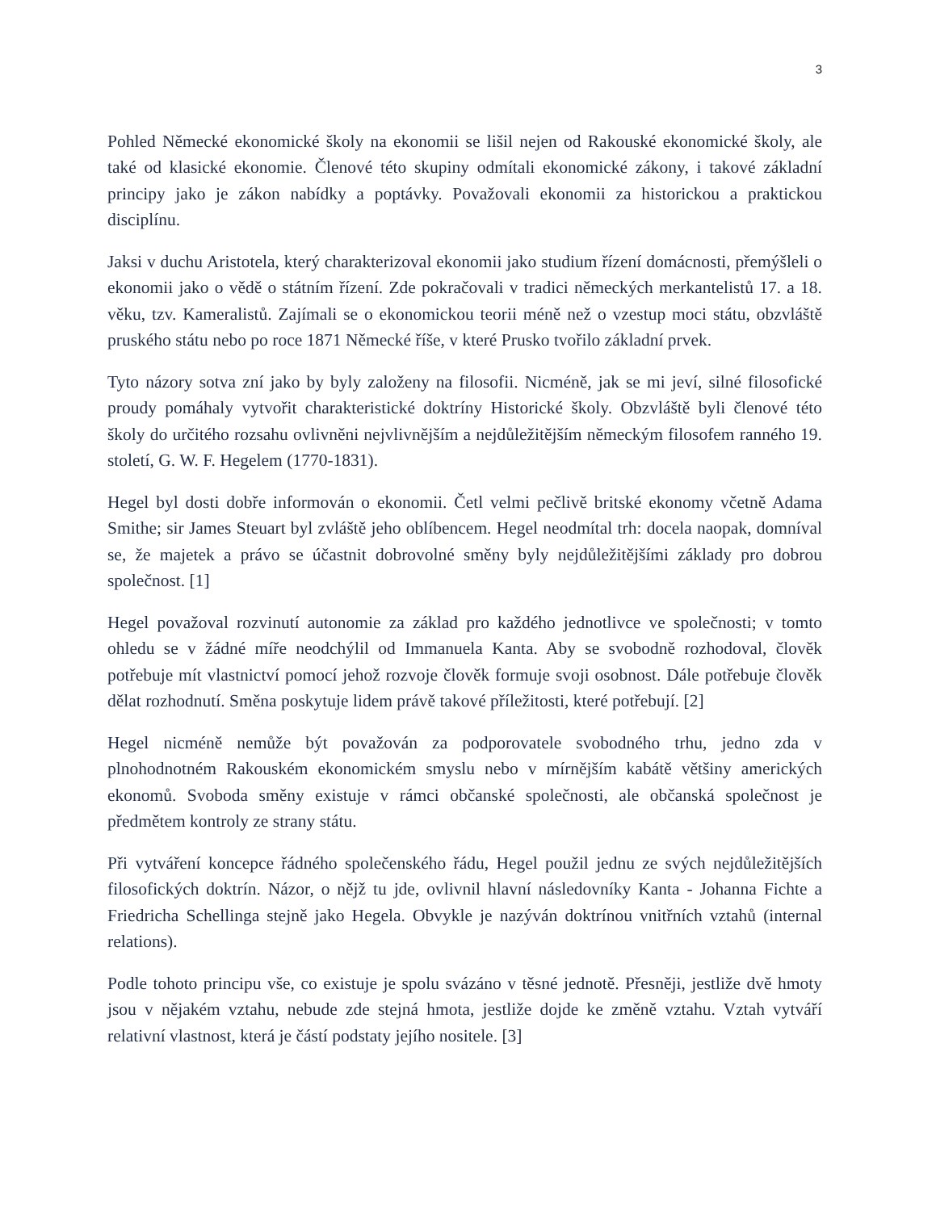3
Pohled Německé ekonomické školy na ekonomii se lišil nejen od Rakouské ekonomické školy, ale také od klasické ekonomie. Členové této skupiny odmítali ekonomické zákony, i takové základní principy jako je zákon nabídky a poptávky. Považovali ekonomii za historickou a praktickou disciplínu.
Jaksi v duchu Aristotela, který charakterizoval ekonomii jako studium řízení domácnosti, přemýšleli o ekonomii jako o vědě o státním řízení. Zde pokračovali v tradici německých merkantelistů 17. a 18. věku, tzv. Kameralistů. Zajímali se o ekonomickou teorii méně než o vzestup moci státu, obzvláště pruského státu nebo po roce 1871 Německé říše, v které Prusko tvořilo základní prvek.
Tyto názory sotva zní jako by byly založeny na filosofii. Nicméně, jak se mi jeví, silné filosofické proudy pomáhaly vytvořit charakteristické doktríny Historické školy. Obzvláště byli členové této školy do určitého rozsahu ovlivněni nejvlivnějším a nejdůležitějším německým filosofem ranného 19. století, G. W. F. Hegelem (1770-1831).
Hegel byl dosti dobře informován o ekonomii. Četl velmi pečlivě britské ekonomy včetně Adama Smithe; sir James Steuart byl zvláště jeho oblíbencem. Hegel neodmítal trh: docela naopak, domníval se, že majetek a právo se účastnit dobrovolné směny byly nejdůležitějšími základy pro dobrou společnost. [1]
Hegel považoval rozvinutí autonomie za základ pro každého jednotlivce ve společnosti; v tomto ohledu se v žádné míře neodchýlil od Immanuela Kanta. Aby se svobodně rozhodoval, člověk potřebuje mít vlastnictví pomocí jehož rozvoje člověk formuje svoji osobnost. Dále potřebuje člověk dělat rozhodnutí. Směna poskytuje lidem právě takové příležitosti, které potřebují. [2]
Hegel nicméně nemůže být považován za podporovatele svobodného trhu, jedno zda v plnohodnotném Rakouském ekonomickém smyslu nebo v mírnějším kabátě většiny amerických ekonomů. Svoboda směny existuje v rámci občanské společnosti, ale občanská společnost je předmětem kontroly ze strany státu.
Při vytváření koncepce řádného společenského řádu, Hegel použil jednu ze svých nejdůležitějších filosofických doktrín. Názor, o nějž tu jde, ovlivnil hlavní následovníky Kanta - Johanna Fichte a Friedricha Schellinga stejně jako Hegela. Obvykle je nazýván doktrínou vnitřních vztahů (internal relations).
Podle tohoto principu vše, co existuje je spolu svázáno v těsné jednotě. Přesněji, jestliže dvě hmoty jsou v nějakém vztahu, nebude zde stejná hmota, jestliže dojde ke změně vztahu. Vztah vytváří relativní vlastnost, která je částí podstaty jejího nositele. [3]